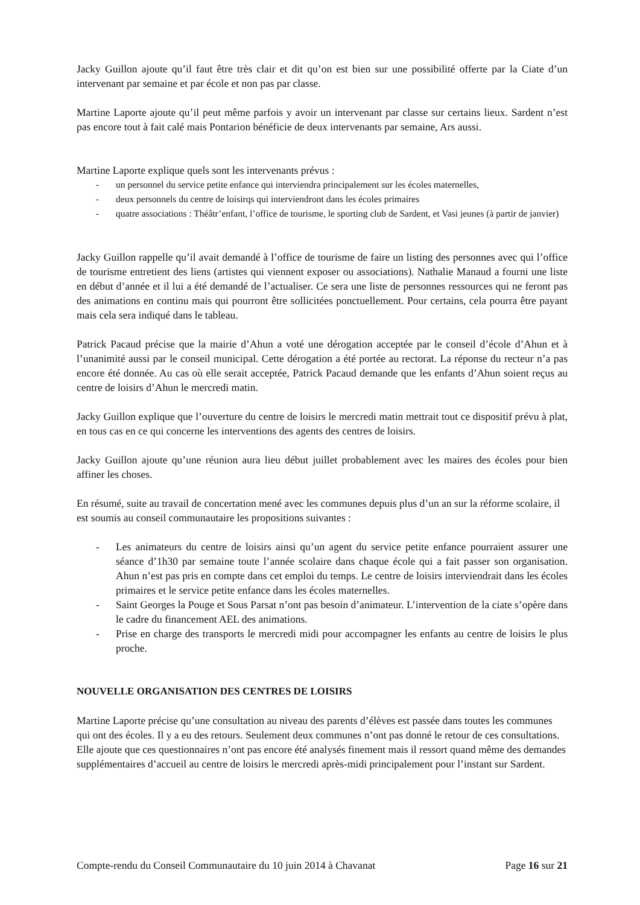Jacky Guillon ajoute qu’il faut être très clair et dit qu’on est bien sur une possibilité offerte par la Ciate d’un intervenant par semaine et par école et non pas par classe.
Martine Laporte ajoute qu’il peut même parfois y avoir un intervenant par classe sur certains lieux. Sardent n’est pas encore tout à fait calé mais Pontarion bénéficie de deux intervenants par semaine, Ars aussi.
Martine Laporte explique quels sont les intervenants prévus :
- un personnel du service petite enfance qui interviendra principalement sur les écoles maternelles,
- deux personnels du centre de loisirqs qui interviendront dans les écoles primaires
- quatre associations : Théâtr’enfant, l’office de tourisme, le sporting club de Sardent, et Vasi jeunes (à partir de janvier)
Jacky Guillon rappelle qu’il avait demandé à l’office de tourisme de faire un listing des personnes avec qui l’office de tourisme entretient des liens (artistes qui viennent exposer ou associations). Nathalie Manaud a fourni une liste en début d’année et il lui a été demandé de l’actualiser. Ce sera une liste de personnes ressources qui ne feront pas des animations en continu mais qui pourront être sollicitées ponctuellement. Pour certains, cela pourra être payant mais cela sera indiqué dans le tableau.
Patrick Pacaud précise que la mairie d’Ahun a voté une dérogation acceptée par le conseil d’école d’Ahun et à l’unanimité aussi par le conseil municipal. Cette dérogation a été portée au rectorat. La réponse du recteur n’a pas encore été donnée. Au cas où elle serait acceptée, Patrick Pacaud demande que les enfants d’Ahun soient reçus au centre de loisirs d’Ahun le mercredi matin.
Jacky Guillon explique que l’ouverture du centre de loisirs le mercredi matin mettrait tout ce dispositif prévu à plat, en tous cas en ce qui concerne les interventions des agents des centres de loisirs.
Jacky Guillon ajoute qu’une réunion aura lieu début juillet probablement avec les maires des écoles pour bien affiner les choses.
En résumé, suite au travail de concertation mené avec les communes depuis plus d’un an sur la réforme scolaire, il est soumis au conseil communautaire les propositions suivantes :
- Les animateurs du centre de loisirs ainsi qu’un agent du service petite enfance pourraient assurer une séance d’1h30 par semaine toute l’année scolaire dans chaque école qui a fait passer son organisation. Ahun n’est pas pris en compte dans cet emploi du temps. Le centre de loisirs interviendrait dans les écoles primaires et le service petite enfance dans les écoles maternelles.
- Saint Georges la Pouge et Sous Parsat n’ont pas besoin d’animateur. L’intervention de la ciate s’opère dans le cadre du financement AEL des animations.
- Prise en charge des transports le mercredi midi pour accompagner les enfants au centre de loisirs le plus proche.
NOUVELLE ORGANISATION DES CENTRES DE LOISIRS
Martine Laporte précise qu’une consultation au niveau des parents d’élèves est passée dans toutes les communes qui ont des écoles. Il y a eu des retours. Seulement deux communes n’ont pas donné le retour de ces consultations. Elle ajoute que ces questionnaires n’ont pas encore été analysés finement mais il ressort quand même des demandes supplémentaires d’accueil au centre de loisirs le mercredi après-midi principalement pour l’instant sur Sardent.
Compte-rendu du Conseil Communautaire du 10 juin 2014 à Chavanat Page 16 sur 21